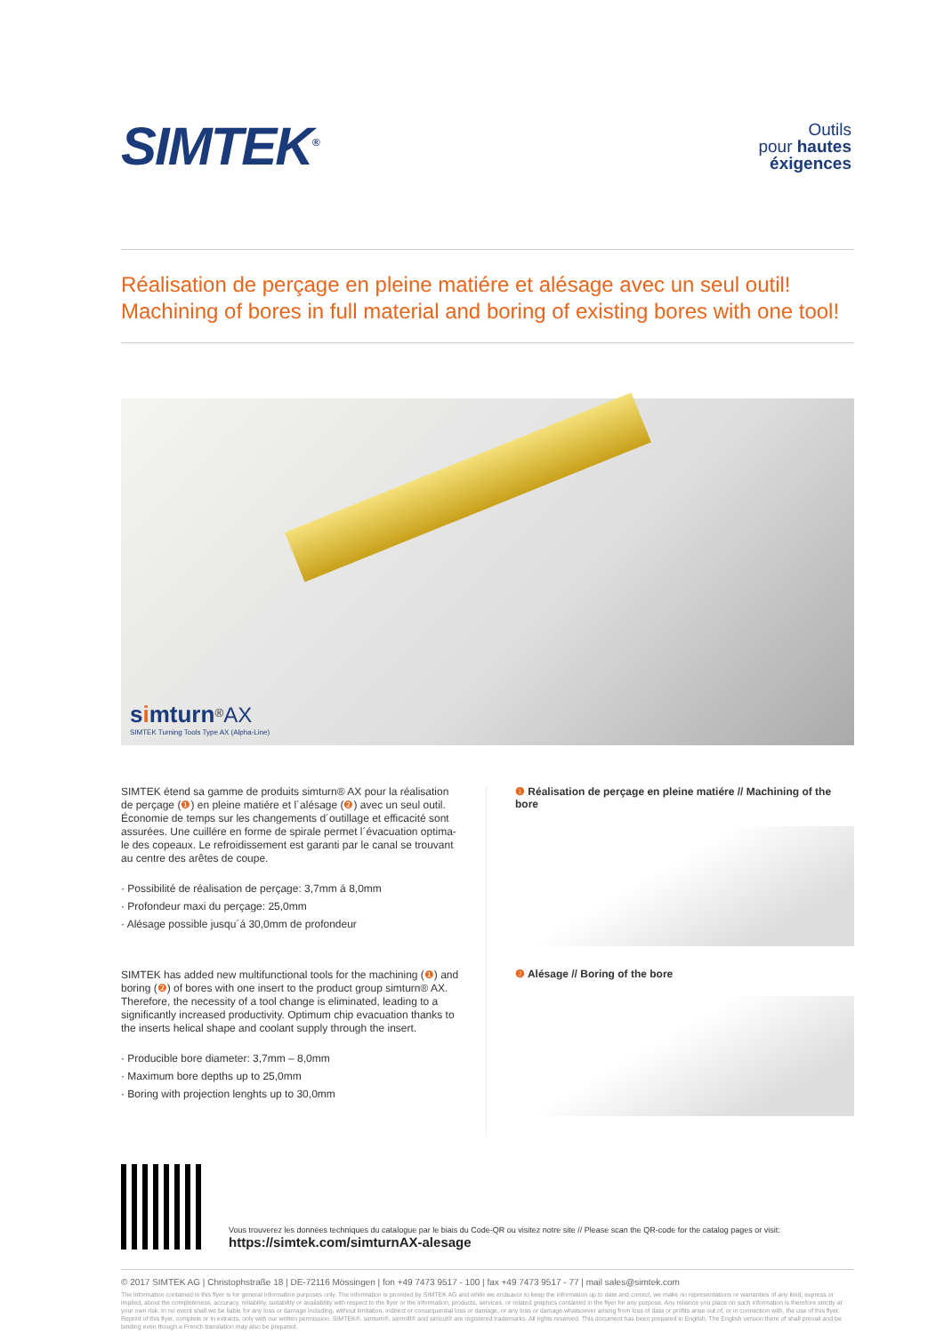SIMTEK<sup>®</sup>
Outils
pour hautes
éxigences
Réalisation de perçage en pleine matiére et alésage avec un seul outil!
Machining of bores in full material and boring of existing bores with one tool!
simturn<sup>®</sup>AX
SIMTEK Turning Tools Type AX (Alpha-Line)
SIMTEK étend sa gamme de produits simturn® AX pour la réalisation de perçage (❶) en pleine matiére et l´alésage (❷) avec un seul outil. Économie de temps sur les changements d´outillage et efficacité sont assurées. Une cuillére en forme de spirale permet l´évacuation optima­le des copeaux. Le refroidissement est garanti par le canal se trouvant au centre des arêtes de coupe.
· Possibilité de réalisation de perçage: 3,7mm á 8,0mm
· Profondeur maxi du perçage: 25,0mm
· Alésage possible jusqu´á 30,0mm de profondeur
SIMTEK has added new multifunctional tools for the machining (❶) and boring (❷) of bores with one insert to the product group simturn® AX. Therefore, the necessity of a tool change is eliminated, leading to a significantly increased productivity. Optimum chip evacuation thanks to the inserts helical shape and coolant supply through the insert.
· Producible bore diameter: 3,7mm – 8,0mm
· Maximum bore depths up to 25,0mm
· Boring with projection lenghts up to 30,0mm
❶ Réalisation de perçage en pleine matiére // Machining of the bore
❷ Alésage // Boring of the bore
Vous trouverez les données techniques du catalogue par le biais du Code-QR ou visitez notre site // Please scan the QR-code for the catalog pages or visit:
https://simtek.com/simturnAX-alesage
© 2017 SIMTEK AG | Christophstraße 18 | DE-72116 Mössingen | fon +49 7473 9517 - 100 | fax +49 7473 9517 - 77 | mail sales@simtek.com
The information contained in this flyer is for general information purposes only. The information is provided by SIMTEK AG and while we endeavor to keep the information up to date and correct, we make no representations or warranties of any kind, express or implied, about the completeness, accuracy, reliability, suitability or availability with respect to the flyer or the information, products, services, or related graphics contained in the flyer for any purpose. Any reliance you place on such information is therefore strictly at your own risk. In no event shall we be liable for any loss or damage including, without limitation, indirect or consequential loss or damage, or any loss or damage whatsoever arising from loss of data or profits arise out of, or in connection with, the use of this flyer. Reprint of this flyer, complete or in extracts, only with our written permission. SIMTEK®, simturn®, simmill® and simcut® are registered trademarks. All rights reserved. This document has been prepared in English. The English version there of shall prevail and be binding even though a French translation may also be prepared.